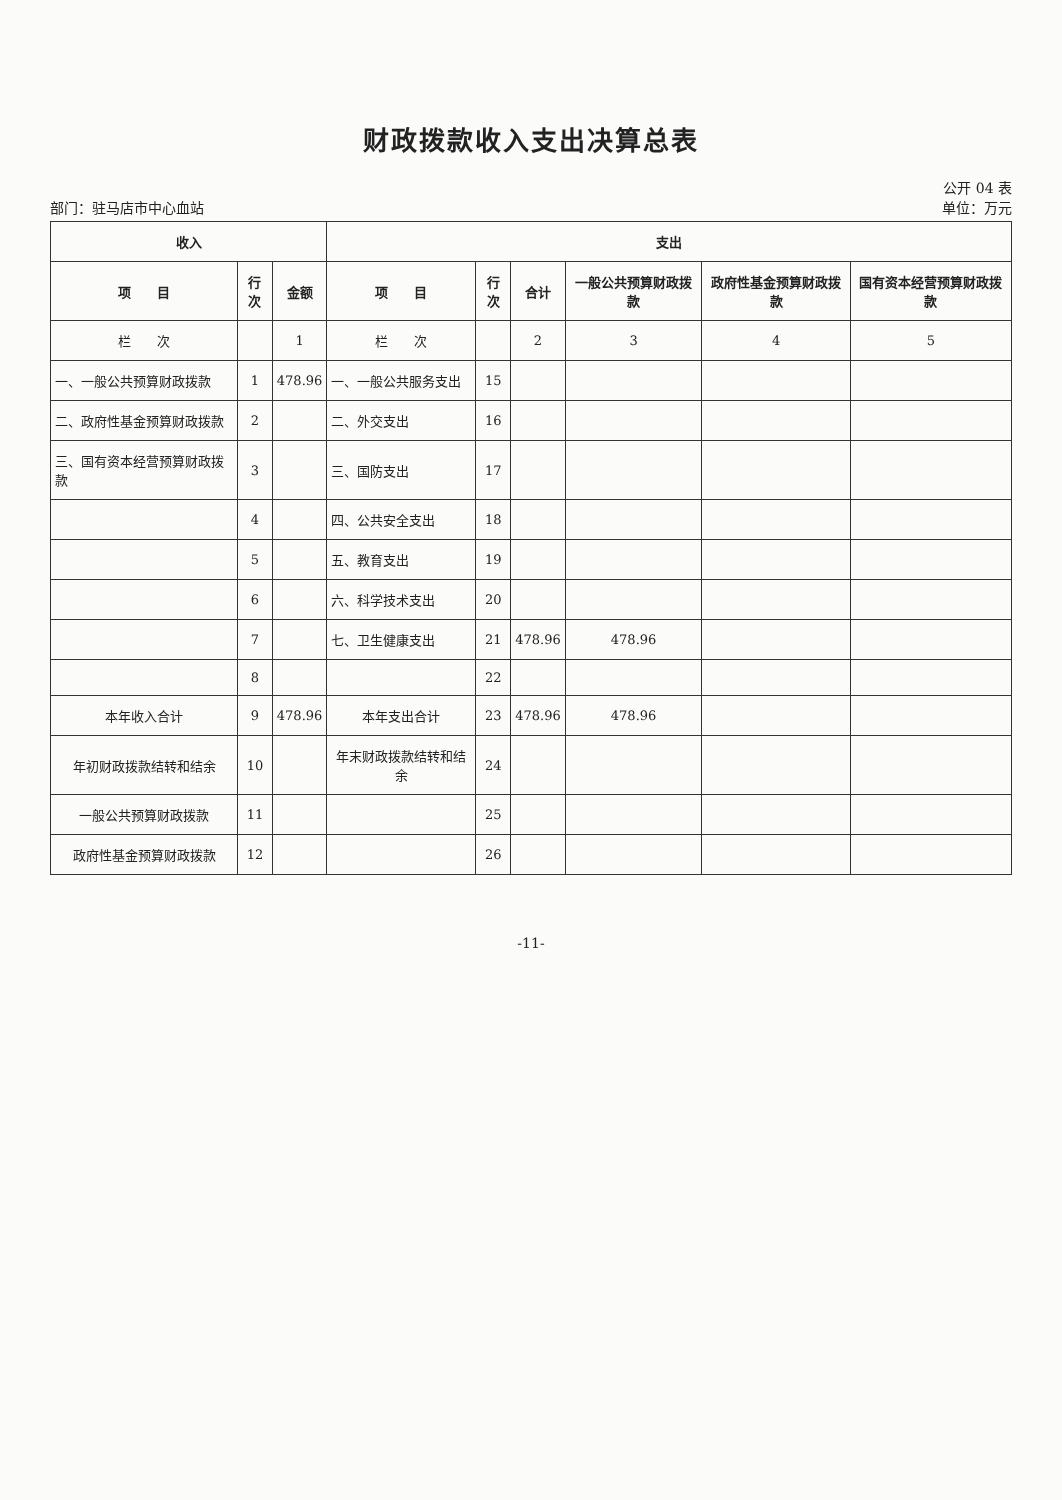财政拨款收入支出决算总表
公开 04 表
部门：驻马店市中心血站 单位：万元
| 收入 | | | 支出 | | | | | |
| --- | --- | --- | --- | --- | --- | --- | --- | --- |
| 项 目 | 行次 | 金额 | 项 目 | 行次 | 合计 | 一般公共预算财政拨款 | 政府性基金预算财政拨款 | 国有资本经营预算财政拨款 |
| 栏 次 | | 1 | 栏 次 | | 2 | 3 | 4 | 5 |
| 一、一般公共预算财政拨款 | 1 | 478.96 | 一、一般公共服务支出 | 15 | | | | |
| 二、政府性基金预算财政拨款 | 2 | | 二、外交支出 | 16 | | | | |
| 三、国有资本经营预算财政拨款 | 3 | | 三、国防支出 | 17 | | | | |
| | 4 | | 四、公共安全支出 | 18 | | | | |
| | 5 | | 五、教育支出 | 19 | | | | |
| | 6 | | 六、科学技术支出 | 20 | | | | |
| | 7 | | 七、卫生健康支出 | 21 | 478.96 | 478.96 | | |
| | 8 | | | 22 | | | | |
| 本年收入合计 | 9 | 478.96 | 本年支出合计 | 23 | 478.96 | 478.96 | | |
| 年初财政拨款结转和结余 | 10 | | 年末财政拨款结转和结余 | 24 | | | | |
| 一般公共预算财政拨款 | 11 | | | 25 | | | | |
| 政府性基金预算财政拨款 | 12 | | | 26 | | | | |
-11-